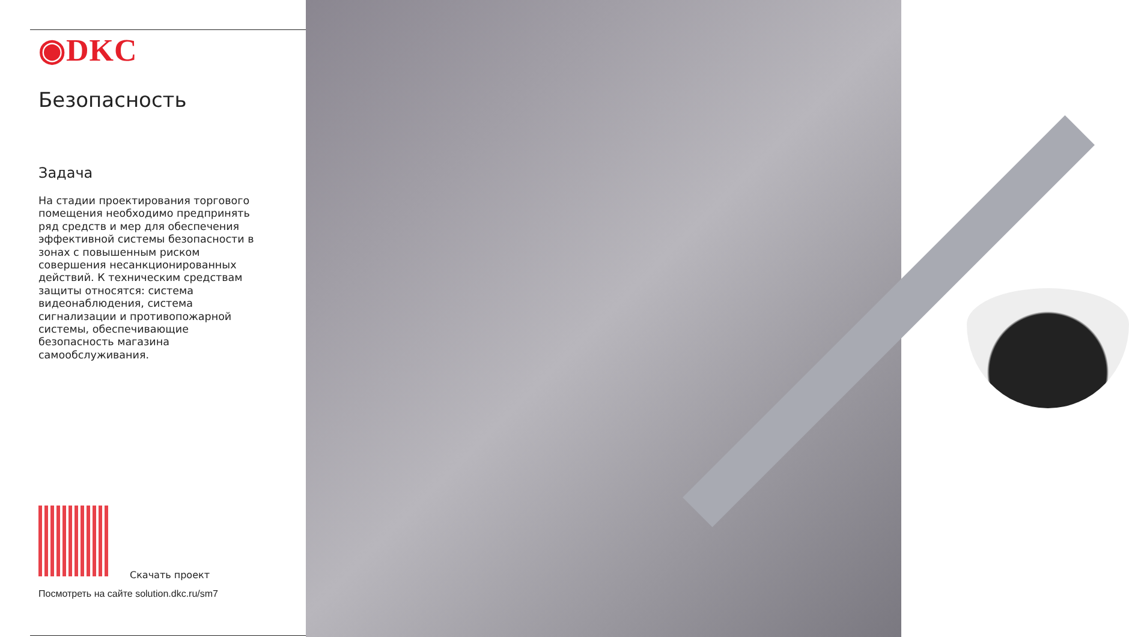◉DKC
Безопасность
Задача
На стадии проектирования торгового помещения необходимо предпринять ряд средств и мер для обеспечения эффективной системы безопасности в зонах с повышенным риском совершения несанкционированных действий. К техническим средствам защиты относятся: система видеонаблюдения, система сигнализации и противопожарной системы, обеспечивающие безопасность магазина самообслуживания.
Скачать проект
Посмотреть на сайте solution.dkc.ru/sm7